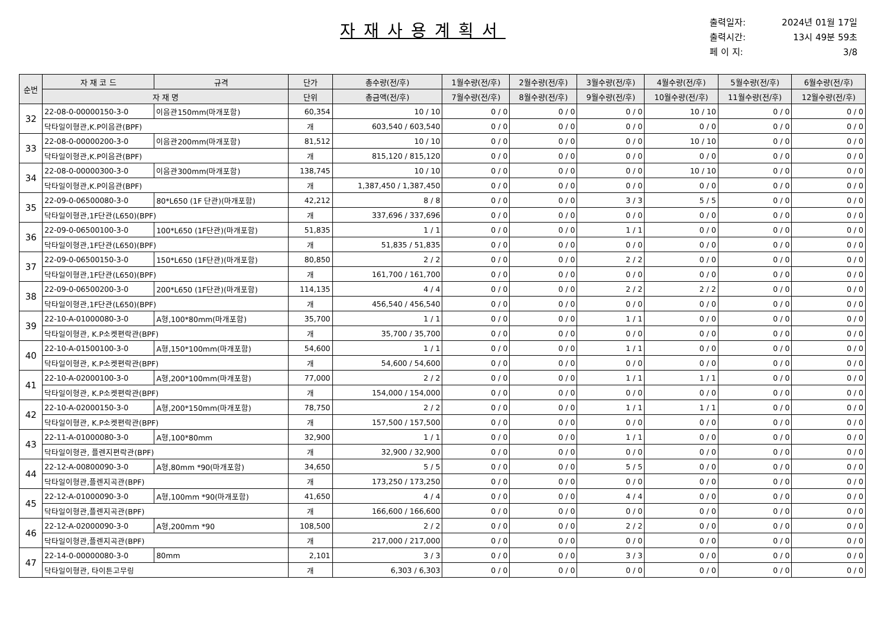자재사용계획서
출력일자: 2024년 01월 17일
출력시간: 13시 49분 59초
페 이 지: 3/8
| 순번 | 자 재 코 드 | 규격 | 단가 | 총수량(전/후) | 1월수량(전/후) | 2월수량(전/후) | 3월수량(전/후) | 4월수량(전/후) | 5월수량(전/후) | 6월수량(전/후) |
| --- | --- | --- | --- | --- | --- | --- | --- | --- | --- | --- |
| | 자 재 명 | | 단위 | 총금액(전/후) | 7월수량(전/후) | 8월수량(전/후) | 9월수량(전/후) | 10월수량(전/후) | 11월수량(전/후) | 12월수량(전/후) |
| 32 | 22-08-0-00000150-3-0 | 이음관150mm(마개포함) | 60,354 | 10 / 10 | 0 / 0 | 0 / 0 | 0 / 0 | 10 / 10 | 0 / 0 | 0 / 0 |
| | 닥타일이형관,K.P이음관(BPF) | | 개 | 603,540 / 603,540 | 0 / 0 | 0 / 0 | 0 / 0 | 0 / 0 | 0 / 0 | 0 / 0 |
| 33 | 22-08-0-00000200-3-0 | 이음관200mm(마개포함) | 81,512 | 10 / 10 | 0 / 0 | 0 / 0 | 0 / 0 | 10 / 10 | 0 / 0 | 0 / 0 |
| | 닥타일이형관,K.P이음관(BPF) | | 개 | 815,120 / 815,120 | 0 / 0 | 0 / 0 | 0 / 0 | 0 / 0 | 0 / 0 | 0 / 0 |
| 34 | 22-08-0-00000300-3-0 | 이음관300mm(마개포함) | 138,745 | 10 / 10 | 0 / 0 | 0 / 0 | 0 / 0 | 10 / 10 | 0 / 0 | 0 / 0 |
| | 닥타일이형관,K.P이음관(BPF) | | 개 | 1,387,450 / 1,387,450 | 0 / 0 | 0 / 0 | 0 / 0 | 0 / 0 | 0 / 0 | 0 / 0 |
| 35 | 22-09-0-06500080-3-0 | 80*L650 (1F 단관)(마개포함) | 42,212 | 8 / 8 | 0 / 0 | 0 / 0 | 3 / 3 | 5 / 5 | 0 / 0 | 0 / 0 |
| | 닥타일이형관,1F단관(L650)(BPF) | | 개 | 337,696 / 337,696 | 0 / 0 | 0 / 0 | 0 / 0 | 0 / 0 | 0 / 0 | 0 / 0 |
| 36 | 22-09-0-06500100-3-0 | 100*L650 (1F단관)(마개포함) | 51,835 | 1 / 1 | 0 / 0 | 0 / 0 | 1 / 1 | 0 / 0 | 0 / 0 | 0 / 0 |
| | 닥타일이형관,1F단관(L650)(BPF) | | 개 | 51,835 / 51,835 | 0 / 0 | 0 / 0 | 0 / 0 | 0 / 0 | 0 / 0 | 0 / 0 |
| 37 | 22-09-0-06500150-3-0 | 150*L650 (1F단관)(마개포함) | 80,850 | 2 / 2 | 0 / 0 | 0 / 0 | 2 / 2 | 0 / 0 | 0 / 0 | 0 / 0 |
| | 닥타일이형관,1F단관(L650)(BPF) | | 개 | 161,700 / 161,700 | 0 / 0 | 0 / 0 | 0 / 0 | 0 / 0 | 0 / 0 | 0 / 0 |
| 38 | 22-09-0-06500200-3-0 | 200*L650 (1F단관)(마개포함) | 114,135 | 4 / 4 | 0 / 0 | 0 / 0 | 2 / 2 | 2 / 2 | 0 / 0 | 0 / 0 |
| | 닥타일이형관,1F단관(L650)(BPF) | | 개 | 456,540 / 456,540 | 0 / 0 | 0 / 0 | 0 / 0 | 0 / 0 | 0 / 0 | 0 / 0 |
| 39 | 22-10-A-01000080-3-0 | A형,100*80mm(마개포함) | 35,700 | 1 / 1 | 0 / 0 | 0 / 0 | 1 / 1 | 0 / 0 | 0 / 0 | 0 / 0 |
| | 닥타일이형관, K.P소켓편락관(BPF) | | 개 | 35,700 / 35,700 | 0 / 0 | 0 / 0 | 0 / 0 | 0 / 0 | 0 / 0 | 0 / 0 |
| 40 | 22-10-A-01500100-3-0 | A형,150*100mm(마개포함) | 54,600 | 1 / 1 | 0 / 0 | 0 / 0 | 1 / 1 | 0 / 0 | 0 / 0 | 0 / 0 |
| | 닥타일이형관, K.P소켓편락관(BPF) | | 개 | 54,600 / 54,600 | 0 / 0 | 0 / 0 | 0 / 0 | 0 / 0 | 0 / 0 | 0 / 0 |
| 41 | 22-10-A-02000100-3-0 | A형,200*100mm(마개포함) | 77,000 | 2 / 2 | 0 / 0 | 0 / 0 | 1 / 1 | 1 / 1 | 0 / 0 | 0 / 0 |
| | 닥타일이형관, K.P소켓편락관(BPF) | | 개 | 154,000 / 154,000 | 0 / 0 | 0 / 0 | 0 / 0 | 0 / 0 | 0 / 0 | 0 / 0 |
| 42 | 22-10-A-02000150-3-0 | A형,200*150mm(마개포함) | 78,750 | 2 / 2 | 0 / 0 | 0 / 0 | 1 / 1 | 1 / 1 | 0 / 0 | 0 / 0 |
| | 닥타일이형관, K.P소켓편락관(BPF) | | 개 | 157,500 / 157,500 | 0 / 0 | 0 / 0 | 0 / 0 | 0 / 0 | 0 / 0 | 0 / 0 |
| 43 | 22-11-A-01000080-3-0 | A형,100*80mm | 32,900 | 1 / 1 | 0 / 0 | 0 / 0 | 1 / 1 | 0 / 0 | 0 / 0 | 0 / 0 |
| | 닥타일이형관, 플렌지편락관(BPF) | | 개 | 32,900 / 32,900 | 0 / 0 | 0 / 0 | 0 / 0 | 0 / 0 | 0 / 0 | 0 / 0 |
| 44 | 22-12-A-00800090-3-0 | A형,80mm *90(마개포함) | 34,650 | 5 / 5 | 0 / 0 | 0 / 0 | 5 / 5 | 0 / 0 | 0 / 0 | 0 / 0 |
| | 닥타일이형관,플렌지곡관(BPF) | | 개 | 173,250 / 173,250 | 0 / 0 | 0 / 0 | 0 / 0 | 0 / 0 | 0 / 0 | 0 / 0 |
| 45 | 22-12-A-01000090-3-0 | A형,100mm *90(마개포함) | 41,650 | 4 / 4 | 0 / 0 | 0 / 0 | 4 / 4 | 0 / 0 | 0 / 0 | 0 / 0 |
| | 닥타일이형관,플렌지곡관(BPF) | | 개 | 166,600 / 166,600 | 0 / 0 | 0 / 0 | 0 / 0 | 0 / 0 | 0 / 0 | 0 / 0 |
| 46 | 22-12-A-02000090-3-0 | A형,200mm *90 | 108,500 | 2 / 2 | 0 / 0 | 0 / 0 | 2 / 2 | 0 / 0 | 0 / 0 | 0 / 0 |
| | 닥타일이형관,플렌지곡관(BPF) | | 개 | 217,000 / 217,000 | 0 / 0 | 0 / 0 | 0 / 0 | 0 / 0 | 0 / 0 | 0 / 0 |
| 47 | 22-14-0-00000080-3-0 | 80mm | 2,101 | 3 / 3 | 0 / 0 | 0 / 0 | 3 / 3 | 0 / 0 | 0 / 0 | 0 / 0 |
| | 닥타일이형관, 타이튼고무링 | | 개 | 6,303 / 6,303 | 0 / 0 | 0 / 0 | 0 / 0 | 0 / 0 | 0 / 0 | 0 / 0 |